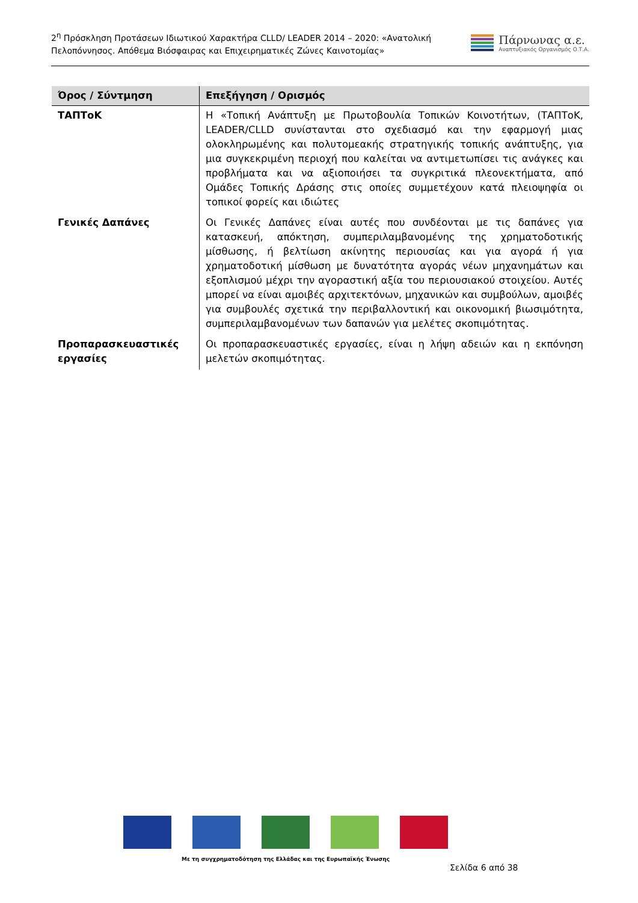2<sup>η</sup> Πρόσκληση Προτάσεων Ιδιωτικού Χαρακτήρα CLLD/ LEADER 2014 – 2020: «Ανατολική Πελοπόννησος. Απόθεμα Βιόσφαιρας και Επιχειρηματικές Ζώνες Καινοτομίας»
Πάρνωνας α.ε.
Αναπτυξιακός Οργανισμός Ο.Τ.Α.
| Όρος / Σύντμηση | Επεξήγηση / Ορισμός |
| --- | --- |
| ΤΑΠΤοΚ | Η «Τοπική Ανάπτυξη με Πρωτοβουλία Τοπικών Κοινοτήτων, (ΤΑΠΤοΚ, LEADER/CLLD συνίστανται στο σχεδιασμό και την εφαρμογή μιας ολοκληρωμένης και πολυτομεακής στρατηγικής τοπικής ανάπτυξης, για μια συγκεκριμένη περιοχή που καλείται να αντιμετωπίσει τις ανάγκες και προβλήματα και να αξιοποιήσει τα συγκριτικά πλεονεκτήματα, από Ομάδες Τοπικής Δράσης στις οποίες συμμετέχουν κατά πλειοψηφία οι τοπικοί φορείς και ιδιώτες |
| Γενικές Δαπάνες | Οι Γενικές Δαπάνες είναι αυτές που συνδέονται με τις δαπάνες για κατασκευή, απόκτηση, συμπεριλαμβανομένης της χρηματοδοτικής μίσθωσης, ή βελτίωση ακίνητης περιουσίας και για αγορά ή για χρηματοδοτική μίσθωση με δυνατότητα αγοράς νέων μηχανημάτων και εξοπλισμού μέχρι την αγοραστική αξία του περιουσιακού στοιχείου. Αυτές μπορεί να είναι αμοιβές αρχιτεκτόνων, μηχανικών και συμβούλων, αμοιβές για συμβουλές σχετικά την περιβαλλοντική και οικονομική βιωσιμότητα, συμπεριλαμβανομένων των δαπανών για μελέτες σκοπιμότητας. |
| Προπαρασκευαστικές εργασίες | Οι προπαρασκευαστικές εργασίες, είναι η λήψη αδειών και η εκπόνηση μελετών σκοπιμότητας. |
Με τη συγχρηματοδότηση της Ελλάδας και της Ευρωπαϊκής Ένωσης
Σελίδα 6 από 38